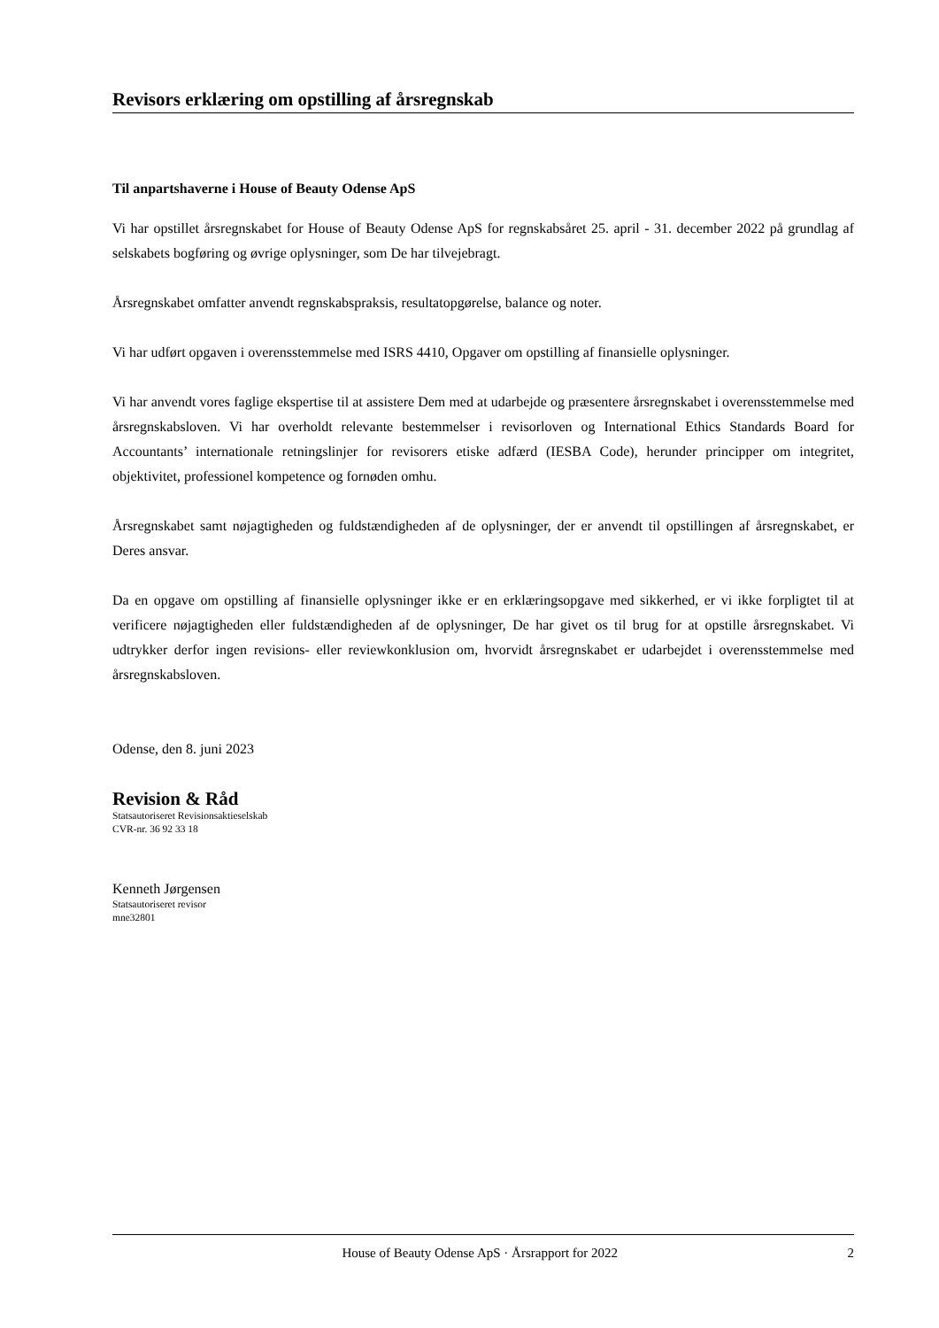Revisors erklæring om opstilling af årsregnskab
Til anpartshaverne i House of Beauty Odense ApS
Vi har opstillet årsregnskabet for House of Beauty Odense ApS for regnskabsåret 25. april - 31. december 2022 på grundlag af selskabets bogføring og øvrige oplysninger, som De har tilvejebragt.
Årsregnskabet omfatter anvendt regnskabspraksis, resultatopgørelse, balance og noter.
Vi har udført opgaven i overensstemmelse med ISRS 4410, Opgaver om opstilling af finansielle oplysninger.
Vi har anvendt vores faglige ekspertise til at assistere Dem med at udarbejde og præsentere årsregnskabet i overensstemmelse med årsregnskabsloven. Vi har overholdt relevante bestemmelser i revisorloven og International Ethics Standards Board for Accountants’ internationale retningslinjer for revisorers etiske adfærd (IESBA Code), herunder principper om integritet, objektivitet, professionel kompetence og fornøden omhu.
Årsregnskabet samt nøjagtigheden og fuldstændigheden af de oplysninger, der er anvendt til opstillingen af årsregnskabet, er Deres ansvar.
Da en opgave om opstilling af finansielle oplysninger ikke er en erklæringsopgave med sikkerhed, er vi ikke forpligtet til at verificere nøjagtigheden eller fuldstændigheden af de oplysninger, De har givet os til brug for at opstille årsregnskabet. Vi udtrykker derfor ingen revisions- eller reviewkonklusion om, hvorvidt årsregnskabet er udarbejdet i overensstemmelse med årsregnskabsloven.
Odense, den 8. juni 2023
Revision & Råd
Statsautoriseret Revisionsaktieselskab
CVR-nr. 36 92 33 18
Kenneth Jørgensen
Statsautoriseret revisor
mne32801
House of Beauty Odense ApS · Årsrapport for 2022 2